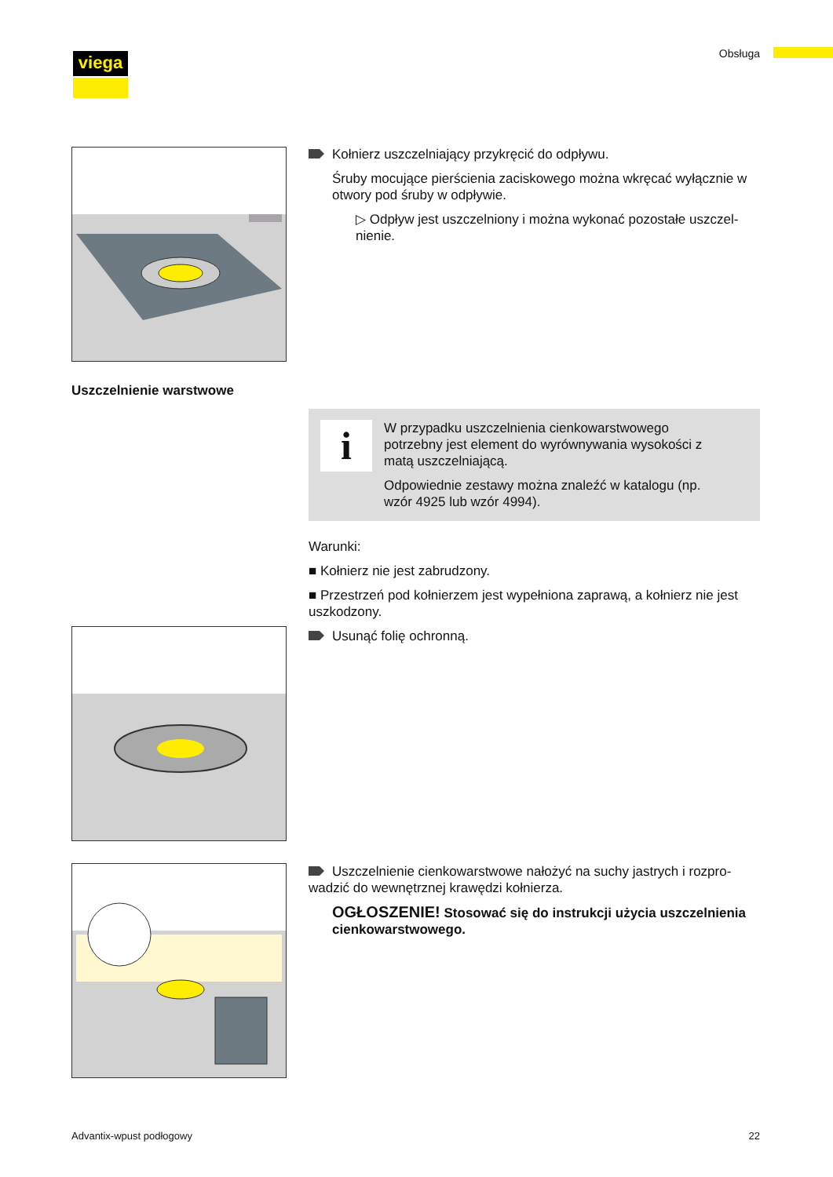viega Obsługa
Kołnierz uszczelniający przykręcić do odpływu.
Śruby mocujące pierścienia zaciskowego można wkręcać wyłącznie w otwory pod śruby w odpływie.
▷ Odpływ jest uszczelniony i można wykonać pozostałe uszczel­nienie.
Uszczelnienie warstwowe
i
W przypadku uszczelnienia cienkowarstwowego potrzebny jest element do wyrównywania wysokości z matą uszczelniającą.
Odpowiednie zestawy można znaleźć w katalogu (np. wzór 4925 lub wzór 4994).
Warunki:
■ Kołnierz nie jest zabrudzony.
■ Przestrzeń pod kołnierzem jest wypełniona zaprawą, a kołnierz nie jest uszkodzony.
Usunąć folię ochronną.
Uszczelnienie cienkowarstwowe nałożyć na suchy jastrych i rozpro­wadzić do wewnętrznej krawędzi kołnierza.
OGŁOSZENIE! Stosować się do instrukcji użycia uszczel­nienia cienkowarstwowego.
Advantix-wpust podłogowy 22